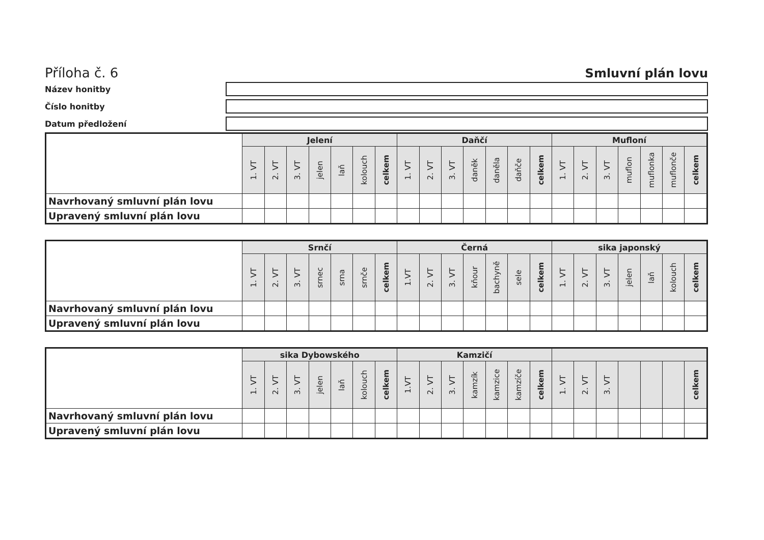Příloha č. 6 Smluvní plán lovu
Název honitby
Číslo honitby
Datum předložení
| | Jelení | | | | | | | Daňčí | | | | | | | Mufloní | | | | | | |
| | 1. VT | 2. VT | 3. VT | jelen | laň | kolouch | celkem | 1. VT | 2. VT | 3. VT | daněk | daněla | daňče | celkem | 1. VT | 2. VT | 3. VT | muflon | muflonka | muflonče | celkem |
| Navrhovaný smluvní plán lovu | | | | | | | | | | | | | | | | | | | | | |
| Upravený smluvní plán lovu | | | | | | | | | | | | | | | | | | | | | |
| | Srnčí | | | | | | | Černá | | | | | | | sika japonský | | | | | | |
| | 1. VT | 2. VT | 3. VT | srnec | srna | srnče | celkem | 1.VT | 2. VT | 3. VT | kňour | bachyně | sele | celkem | 1. VT | 2. VT | 3. VT | jelen | laň | kolouch | celkem |
| Navrhovaný smluvní plán lovu | | | | | | | | | | | | | | | | | | | | | |
| Upravený smluvní plán lovu | | | | | | | | | | | | | | | | | | | | | |
| | sika Dybowského | | | | | | | Kamzičí | | | | | | | | | | | | | |
| | 1. VT | 2. VT | 3. VT | jelen | laň | kolouch | celkem | 1.VT | 2. VT | 3. VT | kamzík | kamzice | kamzíče | celkem | 1. VT | 2. VT | 3. VT | | | | celkem |
| Navrhovaný smluvní plán lovu | | | | | | | | | | | | | | | | | | | | | |
| Upravený smluvní plán lovu | | | | | | | | | | | | | | | | | | | | | |